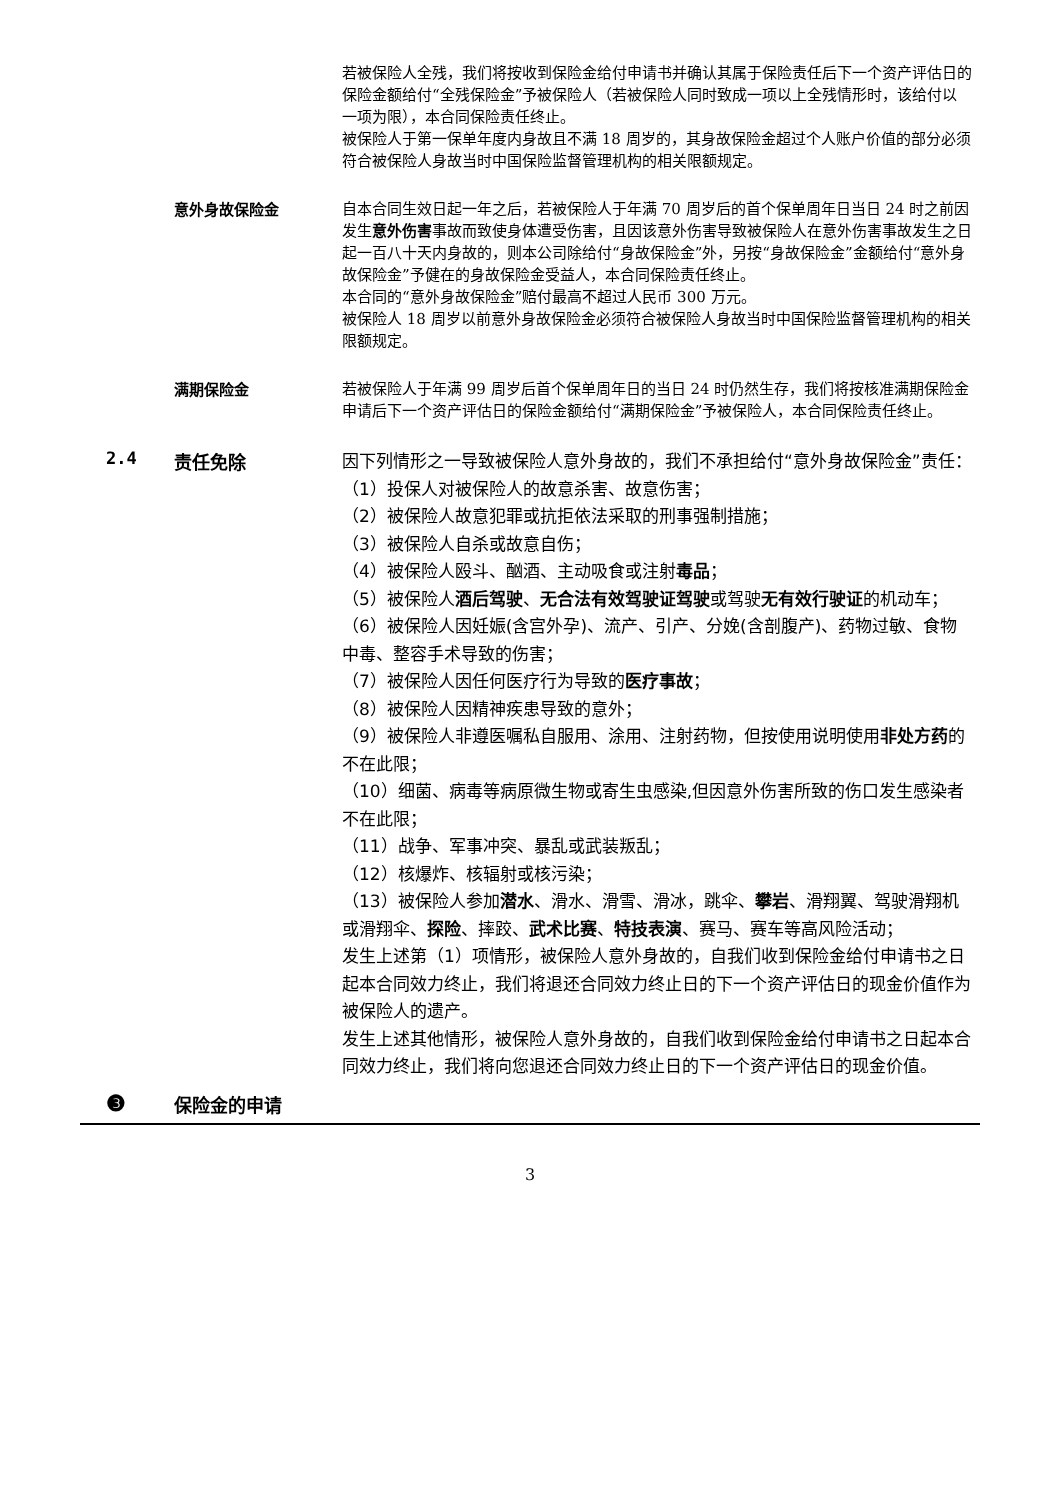若被保险人全残，我们将按收到保险金给付申请书并确认其属于保险责任后下一个资产评估日的保险金额给付“全残保险金”予被保险人（若被保险人同时致成一项以上全残情形时，该给付以一项为限），本合同保险责任终止。
被保险人于第一保单年度内身故且不满 18 周岁的，其身故保险金超过个人账户价值的部分必须符合被保险人身故当时中国保险监督管理机构的相关限额规定。
意外身故保险金
自本合同生效日起一年之后，若被保险人于年满 70 周岁后的首个保单周年日当日 24 时之前因发生意外伤害事故而致使身体遭受伤害，且因该意外伤害导致被保险人在意外伤害事故发生之日起一百八十天内身故的，则本公司除给付“身故保险金”外，另按“身故保险金”金额给付“意外身故保险金”予健在的身故保险金受益人，本合同保险责任终止。
本合同的“意外身故保险金”赔付最高不超过人民币 300 万元。
被保险人 18 周岁以前意外身故保险金必须符合被保险人身故当时中国保险监督管理机构的相关限额规定。
满期保险金
若被保险人于年满 99 周岁后首个保单周年日的当日 24 时仍然生存，我们将按核准满期保险金申请后下一个资产评估日的保险金额给付“满期保险金”予被保险人，本合同保险责任终止。
2.4 责任免除
因下列情形之一导致被保险人意外身故的，我们不承担给付“意外身故保险金”责任：
（1）投保人对被保险人的故意杀害、故意伤害；
（2）被保险人故意犯罪或抗拒依法采取的刑事强制措施；
（3）被保险人自杀或故意自伤；
（4）被保险人殴斗、酗酒、主动吸食或注射毒品；
（5）被保险人酒后驾驶、无合法有效驾驶证驾驶或驾驶无有效行驶证的机动车；
（6）被保险人因妊娠(含宫外孕)、流产、引产、分娩(含剖腹产)、药物过敏、食物中毒、整容手术导致的伤害；
（7）被保险人因任何医疗行为导致的医疗事故；
（8）被保险人因精神疾患导致的意外；
（9）被保险人非遵医嘱私自服用、涂用、注射药物，但按使用说明使用非处方药的不在此限；
（10）细菌、病毒等病原微生物或寄生虫感染,但因意外伤害所致的伤口发生感染者不在此限；
（11）战争、军事冲突、暴乱或武装叛乱；
（12）核爆炸、核辐射或核污染；
（13）被保险人参加潜水、滑水、滑雪、滑冰，跳伞、攀岩、滑翔翼、驾驶滑翔机或滑翔伞、探险、摔跤、武术比赛、特技表演、赛马、赛车等高风险活动；
发生上述第（1）项情形，被保险人意外身故的，自我们收到保险金给付申请书之日起本合同效力终止，我们将退还合同效力终止日的下一个资产评估日的现金价值作为被保险人的遗产。
发生上述其他情形，被保险人意外身故的，自我们收到保险金给付申请书之日起本合同效力终止，我们将向您退还合同效力终止日的下一个资产评估日的现金价值。
❸
保险金的申请
3